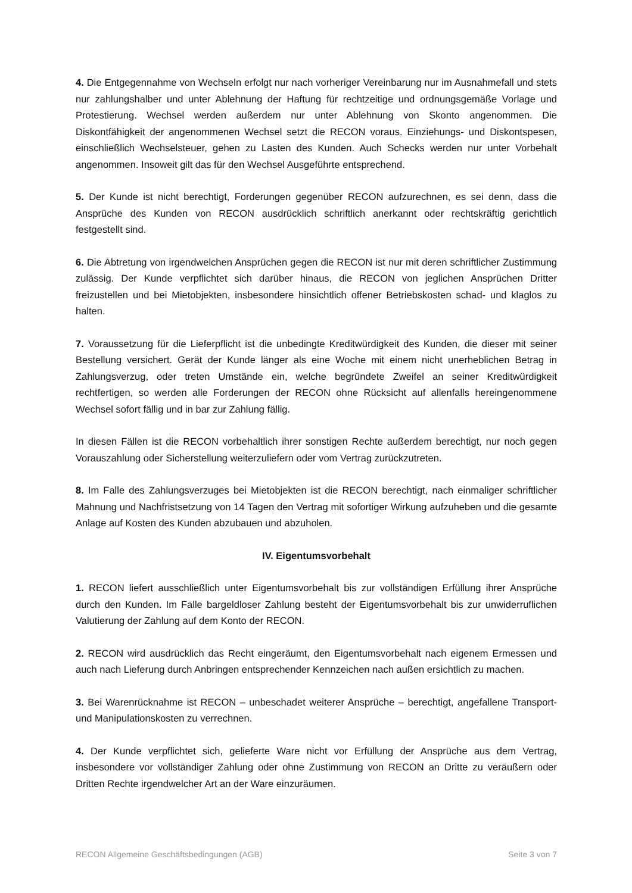4. Die Entgegennahme von Wechseln erfolgt nur nach vorheriger Vereinbarung nur im Ausnahmefall und stets nur zahlungshalber und unter Ablehnung der Haftung für rechtzeitige und ordnungsgemäße Vorlage und Protestierung. Wechsel werden außerdem nur unter Ablehnung von Skonto angenommen. Die Diskontfähigkeit der angenommenen Wechsel setzt die RECON voraus. Einziehungs- und Diskontspesen, einschließlich Wechselsteuer, gehen zu Lasten des Kunden. Auch Schecks werden nur unter Vorbehalt angenommen. Insoweit gilt das für den Wechsel Ausgeführte entsprechend.
5. Der Kunde ist nicht berechtigt, Forderungen gegenüber RECON aufzurechnen, es sei denn, dass die Ansprüche des Kunden von RECON ausdrücklich schriftlich anerkannt oder rechtskräftig gerichtlich festgestellt sind.
6. Die Abtretung von irgendwelchen Ansprüchen gegen die RECON ist nur mit deren schriftlicher Zustimmung zulässig. Der Kunde verpflichtet sich darüber hinaus, die RECON von jeglichen Ansprüchen Dritter freizustellen und bei Mietobjekten, insbesondere hinsichtlich offener Betriebskosten schad- und klaglos zu halten.
7. Voraussetzung für die Lieferpflicht ist die unbedingte Kreditwürdigkeit des Kunden, die dieser mit seiner Bestellung versichert. Gerät der Kunde länger als eine Woche mit einem nicht unerheblichen Betrag in Zahlungsverzug, oder treten Umstände ein, welche begründete Zweifel an seiner Kreditwürdigkeit rechtfertigen, so werden alle Forderungen der RECON ohne Rücksicht auf allenfalls hereingenommene Wechsel sofort fällig und in bar zur Zahlung fällig.
In diesen Fällen ist die RECON vorbehaltlich ihrer sonstigen Rechte außerdem berechtigt, nur noch gegen Vorauszahlung oder Sicherstellung weiterzuliefern oder vom Vertrag zurückzutreten.
8. Im Falle des Zahlungsverzuges bei Mietobjekten ist die RECON berechtigt, nach einmaliger schriftlicher Mahnung und Nachfristsetzung von 14 Tagen den Vertrag mit sofortiger Wirkung aufzuheben und die gesamte Anlage auf Kosten des Kunden abzubauen und abzuholen.
IV. Eigentumsvorbehalt
1. RECON liefert ausschließlich unter Eigentumsvorbehalt bis zur vollständigen Erfüllung ihrer Ansprüche durch den Kunden. Im Falle bargeldloser Zahlung besteht der Eigentumsvorbehalt bis zur unwiderruflichen Valutierung der Zahlung auf dem Konto der RECON.
2. RECON wird ausdrücklich das Recht eingeräumt, den Eigentumsvorbehalt nach eigenem Ermessen und auch nach Lieferung durch Anbringen entsprechender Kennzeichen nach außen ersichtlich zu machen.
3. Bei Warenrücknahme ist RECON – unbeschadet weiterer Ansprüche – berechtigt, angefallene Transport- und Manipulationskosten zu verrechnen.
4. Der Kunde verpflichtet sich, gelieferte Ware nicht vor Erfüllung der Ansprüche aus dem Vertrag, insbesondere vor vollständiger Zahlung oder ohne Zustimmung von RECON an Dritte zu veräußern oder Dritten Rechte irgendwelcher Art an der Ware einzuräumen.
RECON Allgemeine Geschäftsbedingungen (AGB) Seite 3 von 7